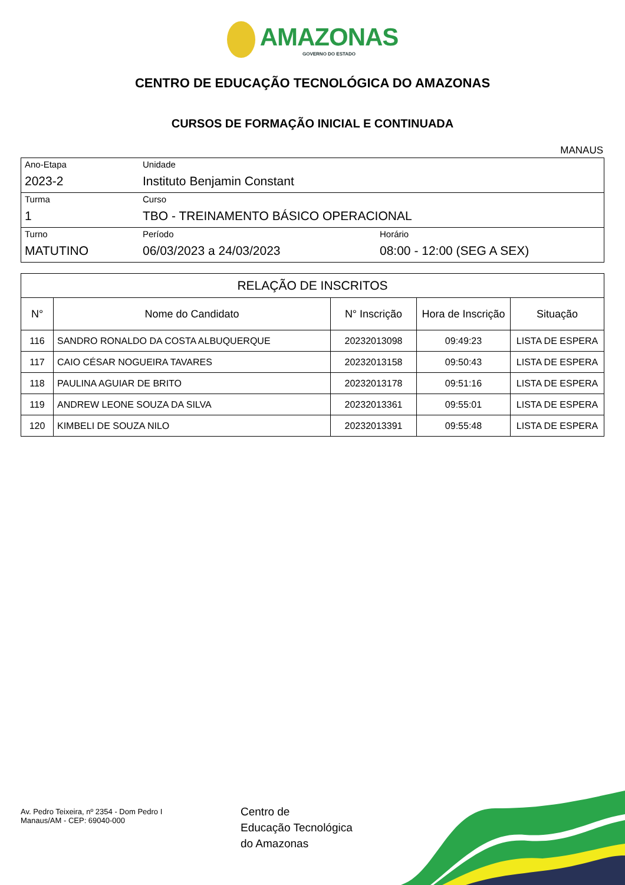AMAZONAS GOVERNO DO ESTADO
CENTRO DE EDUCAÇÃO TECNOLÓGICA DO AMAZONAS
CURSOS DE FORMAÇÃO INICIAL E CONTINUADA
MANAUS
| Ano-Etapa 2023-2 | Unidade Instituto Benjamin Constant | |
| Turma 1 | Curso TBO - TREINAMENTO BÁSICO OPERACIONAL | |
| Turno MATUTINO | Período 06/03/2023 a 24/03/2023 | Horário 08:00 - 12:00 (SEG A SEX) |
| RELAÇÃO DE INSCRITOS | | | | |
| --- | --- | --- | --- | --- |
| N° | Nome do Candidato | N° Inscrição | Hora de Inscrição | Situação |
| 116 | SANDRO RONALDO DA COSTA ALBUQUERQUE | 20232013098 | 09:49:23 | LISTA DE ESPERA |
| 117 | CAIO CÉSAR NOGUEIRA TAVARES | 20232013158 | 09:50:43 | LISTA DE ESPERA |
| 118 | PAULINA AGUIAR DE BRITO | 20232013178 | 09:51:16 | LISTA DE ESPERA |
| 119 | ANDREW LEONE SOUZA DA SILVA | 20232013361 | 09:55:01 | LISTA DE ESPERA |
| 120 | KIMBELI DE SOUZA NILO | 20232013391 | 09:55:48 | LISTA DE ESPERA |
Av. Pedro Teixeira, nº 2354 - Dom Pedro I
Manaus/AM - CEP: 69040-000
Centro de
Educação Tecnológica
do Amazonas